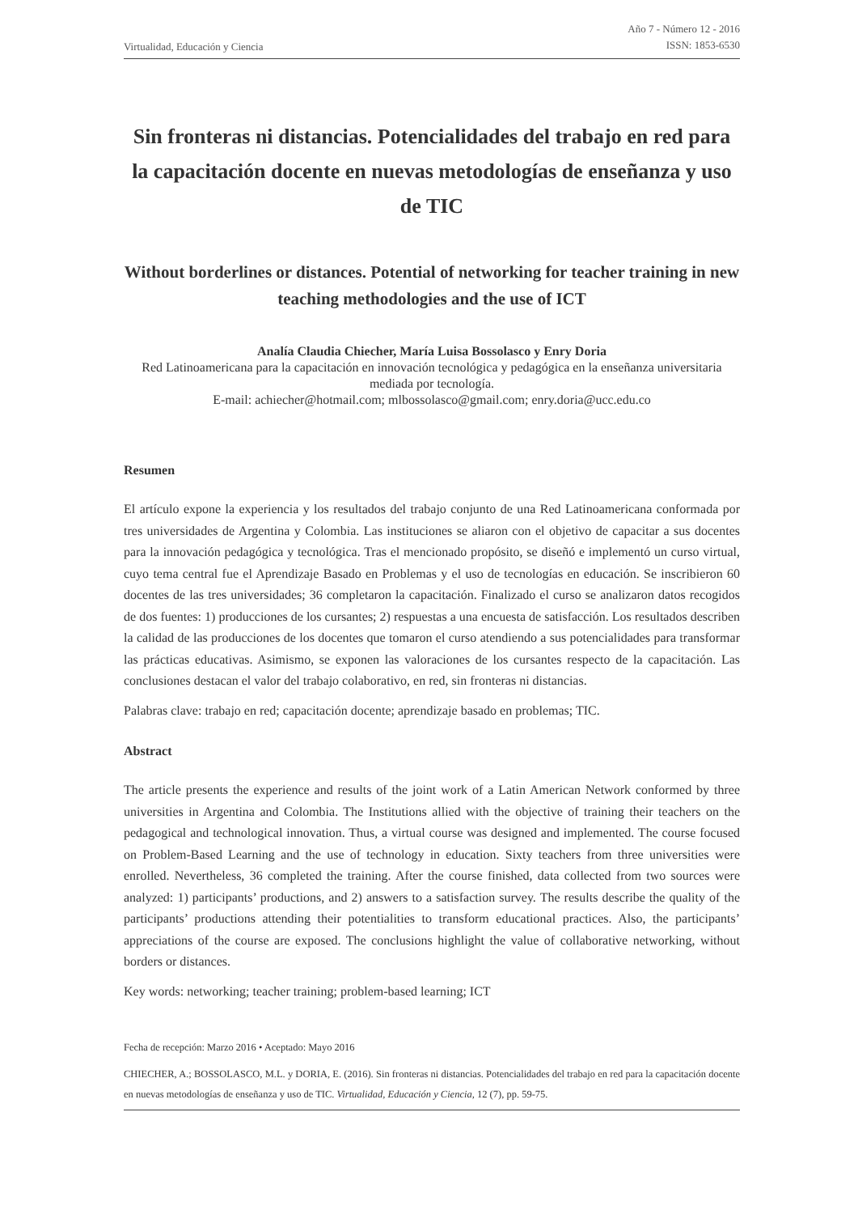Virtualidad, Educación y Ciencia Año 7 - Número 12 - 2016
ISSN: 1853-6530
Sin fronteras ni distancias. Potencialidades del trabajo en red para la capacitación docente en nuevas metodologías de enseñanza y uso de TIC
Without borderlines or distances. Potential of networking for teacher training in new teaching methodologies and the use of ICT
Analía Claudia Chiecher, María Luisa Bossolasco y Enry Doria
Red Latinoamericana para la capacitación en innovación tecnológica y pedagógica en la enseñanza universitaria mediada por tecnología.
E-mail: achiecher@hotmail.com; mlbossolasco@gmail.com; enry.doria@ucc.edu.co
Resumen
El artículo expone la experiencia y los resultados del trabajo conjunto de una Red Latinoamericana conformada por tres universidades de Argentina y Colombia. Las instituciones se aliaron con el objetivo de capacitar a sus docentes para la innovación pedagógica y tecnológica. Tras el mencionado propósito, se diseñó e implementó un curso virtual, cuyo tema central fue el Aprendizaje Basado en Problemas y el uso de tecnologías en educación. Se inscribieron 60 docentes de las tres universidades; 36 completaron la capacitación. Finalizado el curso se analizaron datos recogidos de dos fuentes: 1) producciones de los cursantes; 2) respuestas a una encuesta de satisfacción. Los resultados describen la calidad de las producciones de los docentes que tomaron el curso atendiendo a sus potencialidades para transformar las prácticas educativas. Asimismo, se exponen las valoraciones de los cursantes respecto de la capacitación. Las conclusiones destacan el valor del trabajo colaborativo, en red, sin fronteras ni distancias.
Palabras clave: trabajo en red; capacitación docente; aprendizaje basado en problemas; TIC.
Abstract
The article presents the experience and results of the joint work of a Latin American Network conformed by three universities in Argentina and Colombia. The Institutions allied with the objective of training their teachers on the pedagogical and technological innovation. Thus, a virtual course was designed and implemented. The course focused on Problem-Based Learning and the use of technology in education. Sixty teachers from three universities were enrolled. Nevertheless, 36 completed the training. After the course finished, data collected from two sources were analyzed: 1) participants’ productions, and 2) answers to a satisfaction survey. The results describe the quality of the participants’ productions attending their potentialities to transform educational practices. Also, the participants’ appreciations of the course are exposed. The conclusions highlight the value of collaborative networking, without borders or distances.
Key words: networking; teacher training; problem-based learning; ICT
Fecha de recepción: Marzo 2016 • Aceptado: Mayo 2016
CHIECHER, A.; BOSSOLASCO, M.L. y DORIA, E. (2016). Sin fronteras ni distancias. Potencialidades del trabajo en red para la capacitación docente en nuevas metodologías de enseñanza y uso de TIC. Virtualidad, Educación y Ciencia, 12 (7), pp. 59-75.